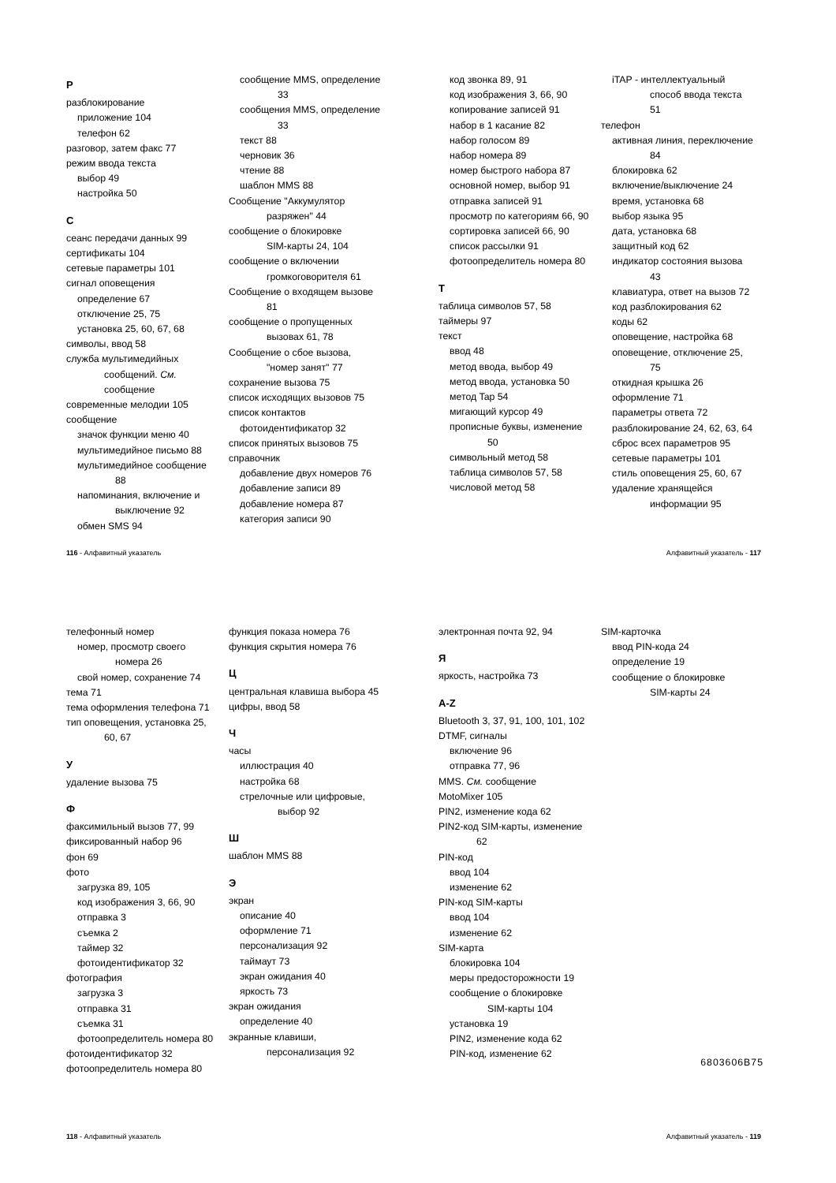Р
разблокирование
приложение 104
телефон 62
разговор, затем факс 77
режим ввода текста
выбор 49
настройка 50
С
сеанс передачи данных 99
сертификаты 104
сетевые параметры 101
сигнал оповещения
определение 67
отключение 25, 75
установка 25, 60, 67, 68
символы, ввод 58
служба мультимедийных
сообщений. См.
сообщение
современные мелодии 105
сообщение
значок функции меню 40
мультимедийное письмо 88
мультимедийное сообщение
88
напоминания, включение и
выключение 92
обмен SMS 94
сообщение MMS, определение
33
сообщения MMS, определение
33
текст 88
черновик 36
чтение 88
шаблон MMS 88
Сообщение "Аккумулятор
разряжен" 44
сообщение о блокировке
SIM-карты 24, 104
сообщение о включении
громкоговорителя 61
Сообщение о входящем вызове
81
сообщение о пропущенных
вызовах 61, 78
Сообщение о сбое вызова,
"номер занят" 77
сохранение вызова 75
список исходящих вызовов 75
список контактов
фотоидентификатор 32
список принятых вызовов 75
справочник
добавление двух номеров 76
добавление записи 89
добавление номера 87
категория записи 90
код звонка 89, 91
код изображения 3, 66, 90
копирование записей 91
набор в 1 касание 82
набор голосом 89
набор номера 89
номер быстрого набора 87
основной номер, выбор 91
отправка записей 91
просмотр по категориям 66, 90
сортировка записей 66, 90
список рассылки 91
фотоопределитель номера 80
Т
таблица символов 57, 58
таймеры 97
текст
ввод 48
метод ввода, выбор 49
метод ввода, установка 50
метод Tap 54
мигающий курсор 49
прописные буквы, изменение
50
символьный метод 58
таблица символов 57, 58
числовой метод 58
iTAP - интеллектуальный
способ ввода текста
51
телефон
активная линия, переключение
84
блокировка 62
включение/выключение 24
время, установка 68
выбор языка 95
дата, установка 68
защитный код 62
индикатор состояния вызова
43
клавиатура, ответ на вызов 72
код разблокирования 62
коды 62
оповещение, настройка 68
оповещение, отключение 25,
75
откидная крышка 26
оформление 71
параметры ответа 72
разблокирование 24, 62, 63, 64
сброс всех параметров 95
сетевые параметры 101
стиль оповещения 25, 60, 67
удаление хранящейся
информации 95
116 - Алфавитный указатель Алфавитный указатель - 117
телефонный номер
номер, просмотр своего
номера 26
свой номер, сохранение 74
тема 71
тема оформления телефона 71
тип оповещения, установка 25,
60, 67
У
удаление вызова 75
Ф
факсимильный вызов 77, 99
фиксированный набор 96
фон 69
фото
загрузка 89, 105
код изображения 3, 66, 90
отправка 3
съемка 2
таймер 32
фотоидентификатор 32
фотография
загрузка 3
отправка 31
съемка 31
фотоопределитель номера 80
фотоидентификатор 32
фотоопределитель номера 80
функция показа номера 76
функция скрытия номера 76
Ц
центральная клавиша выбора 45
цифры, ввод 58
Ч
часы
иллюстрация 40
настройка 68
стрелочные или цифровые,
выбор 92
Ш
шаблон MMS 88
Э
экран
описание 40
оформление 71
персонализация 92
таймаут 73
экран ожидания 40
яркость 73
экран ожидания
определение 40
экранные клавиши,
персонализация 92
электронная почта 92, 94
Я
яркость, настройка 73
A-Z
Bluetooth 3, 37, 91, 100, 101, 102
DTMF, сигналы
включение 96
отправка 77, 96
MMS. См. сообщение
MotoMixer 105
PIN2, изменение кода 62
PIN2-код SIM-карты, изменение
62
PIN-код
ввод 104
изменение 62
PIN-код SIM-карты
ввод 104
изменение 62
SIM-карта
блокировка 104
меры предосторожности 19
сообщение о блокировке
SIM-карты 104
установка 19
PIN2, изменение кода 62
PIN-код, изменение 62
SIM-карточка
ввод PIN-кода 24
определение 19
сообщение о блокировке
SIM-карты 24
6803606B75
118 - Алфавитный указатель Алфавитный указатель - 119